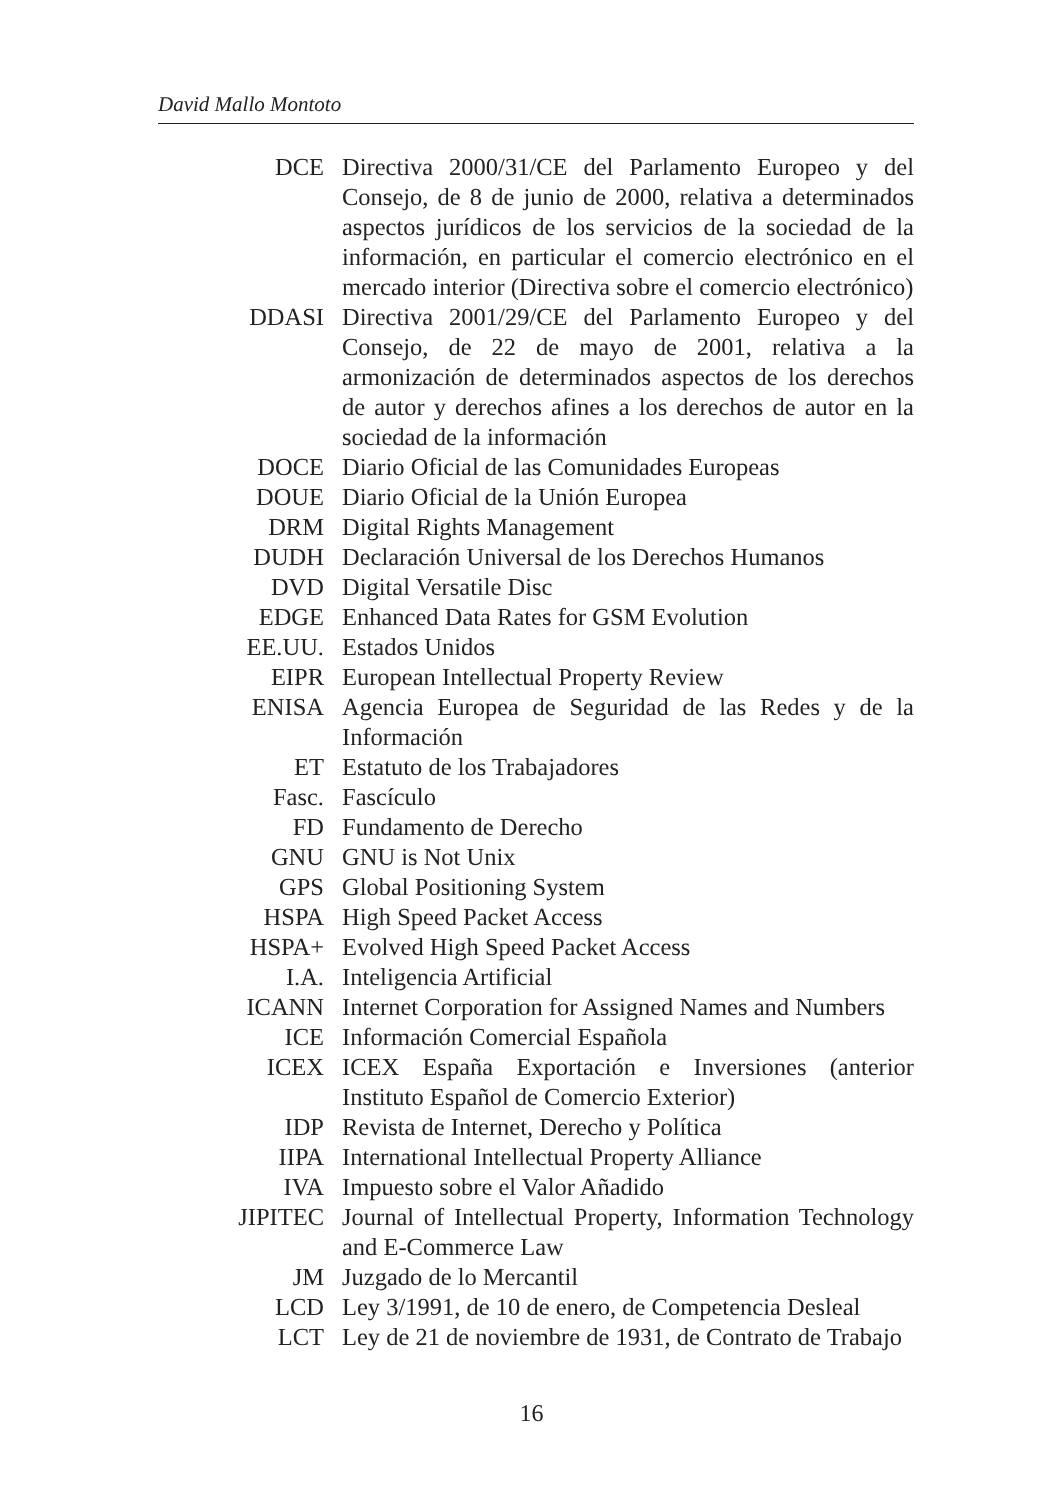David Mallo Montoto
| DCE | Directiva 2000/31/CE del Parlamento Europeo y del Consejo, de 8 de junio de 2000, relativa a determinados aspectos jurídicos de los servicios de la sociedad de la información, en particular el comercio electrónico en el mercado interior (Directiva sobre el comercio electrónico) |
| DDASI | Directiva 2001/29/CE del Parlamento Europeo y del Consejo, de 22 de mayo de 2001, relativa a la armonización de determinados aspectos de los derechos de autor y derechos afines a los derechos de autor en la sociedad de la información |
| DOCE | Diario Oficial de las Comunidades Europeas |
| DOUE | Diario Oficial de la Unión Europea |
| DRM | Digital Rights Management |
| DUDH | Declaración Universal de los Derechos Humanos |
| DVD | Digital Versatile Disc |
| EDGE | Enhanced Data Rates for GSM Evolution |
| EE.UU. | Estados Unidos |
| EIPR | European Intellectual Property Review |
| ENISA | Agencia Europea de Seguridad de las Redes y de la Información |
| ET | Estatuto de los Trabajadores |
| Fasc. | Fascículo |
| FD | Fundamento de Derecho |
| GNU | GNU is Not Unix |
| GPS | Global Positioning System |
| HSPA | High Speed Packet Access |
| HSPA+ | Evolved High Speed Packet Access |
| I.A. | Inteligencia Artificial |
| ICANN | Internet Corporation for Assigned Names and Numbers |
| ICE | Información Comercial Española |
| ICEX | ICEX España Exportación e Inversiones (anterior Instituto Español de Comercio Exterior) |
| IDP | Revista de Internet, Derecho y Política |
| IIPA | International Intellectual Property Alliance |
| IVA | Impuesto sobre el Valor Añadido |
| JIPITEC | Journal of Intellectual Property, Information Technology and E-Commerce Law |
| JM | Juzgado de lo Mercantil |
| LCD | Ley 3/1991, de 10 de enero, de Competencia Desleal |
| LCT | Ley de 21 de noviembre de 1931, de Contrato de Trabajo |
16